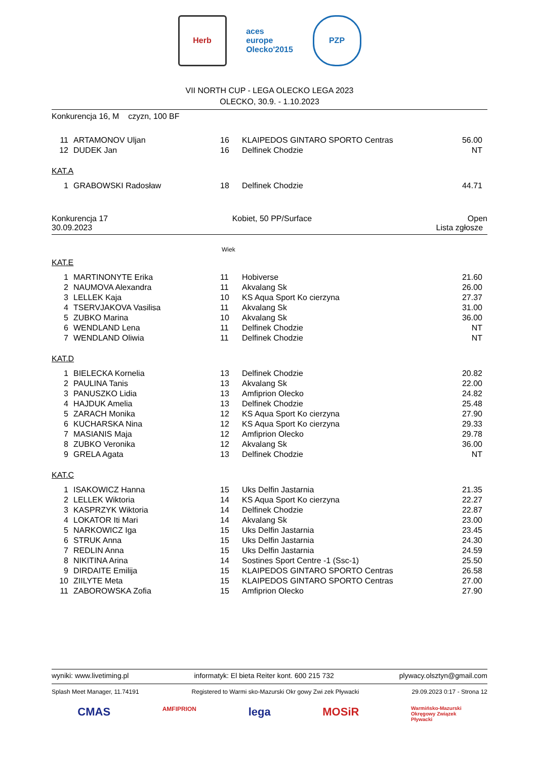Herb
aces europe
Olecko'2015
PZP
VII NORTH CUP - LEGA OLECKO LEGA 2023
OLECKO, 30.9. - 1.10.2023
Konkurencja 16, M czyzn, 100 BF
| 11 | ARTAMONOV Uljan | 16 | KLAIPEDOS GINTARO SPORTO Centras | 56.00 |
| 12 | DUDEK Jan | 16 | Delfinek Chodzie | NT |
KAT.A
| 1 | GRABOWSKI Radosław | 18 | Delfinek Chodzie | 44.71 |
Konkurencja 17
30.09.2023 Kobiet, 50 PP/Surface Open
Lista zgłosze
Wiek
KAT.E
| 1 | MARTINONYTE Erika | 11 | Hobiverse | 21.60 |
| 2 | NAUMOVA Alexandra | 11 | Akvalang Sk | 26.00 |
| 3 | LELLEK Kaja | 10 | KS Aqua Sport Ko cierzyna | 27.37 |
| 4 | TSERVJAKOVA Vasilisa | 11 | Akvalang Sk | 31.00 |
| 5 | ZUBKO Marina | 10 | Akvalang Sk | 36.00 |
| 6 | WENDLAND Lena | 11 | Delfinek Chodzie | NT |
| 7 | WENDLAND Oliwia | 11 | Delfinek Chodzie | NT |
KAT.D
| 1 | BIELECKA Kornelia | 13 | Delfinek Chodzie | 20.82 |
| 2 | PAULINA Tanis | 13 | Akvalang Sk | 22.00 |
| 3 | PANUSZKO Lidia | 13 | Amfiprion Olecko | 24.82 |
| 4 | HAJDUK Amelia | 13 | Delfinek Chodzie | 25.48 |
| 5 | ZARACH Monika | 12 | KS Aqua Sport Ko cierzyna | 27.90 |
| 6 | KUCHARSKA Nina | 12 | KS Aqua Sport Ko cierzyna | 29.33 |
| 7 | MASIANIS Maja | 12 | Amfiprion Olecko | 29.78 |
| 8 | ZUBKO Veronika | 12 | Akvalang Sk | 36.00 |
| 9 | GRELA Agata | 13 | Delfinek Chodzie | NT |
KAT.C
| 1 | ISAKOWICZ Hanna | 15 | Uks Delfin Jastarnia | 21.35 |
| 2 | LELLEK Wiktoria | 14 | KS Aqua Sport Ko cierzyna | 22.27 |
| 3 | KASPRZYK Wiktoria | 14 | Delfinek Chodzie | 22.87 |
| 4 | LOKATOR Iti Mari | 14 | Akvalang Sk | 23.00 |
| 5 | NARKOWICZ Iga | 15 | Uks Delfin Jastarnia | 23.45 |
| 6 | STRUK Anna | 15 | Uks Delfin Jastarnia | 24.30 |
| 7 | REDLIN Anna | 15 | Uks Delfin Jastarnia | 24.59 |
| 8 | NIKITINA Arina | 14 | Sostines Sport Centre -1 (Ssc-1) | 25.50 |
| 9 | DIRDAITE Emilija | 15 | KLAIPEDOS GINTARO SPORTO Centras | 26.58 |
| 10 | ZIILYTE Meta | 15 | KLAIPEDOS GINTARO SPORTO Centras | 27.00 |
| 11 | ZABOROWSKA Zofia | 15 | Amfiprion Olecko | 27.90 |
wyniki: www.livetiming.pl informatyk: El bieta Reiter kont. 600 215 732 plywacy.olsztyn@gmail.com
Splash Meet Manager, 11.74191 Registered to Warmi sko-Mazurski Okr gowy Zwi zek Pływacki 29.09.2023 0:17 - Strona 12
CMAS AMFIPRION lega MOSiR Warmińsko-Mazurski
Okręgowy Związek
Pływacki